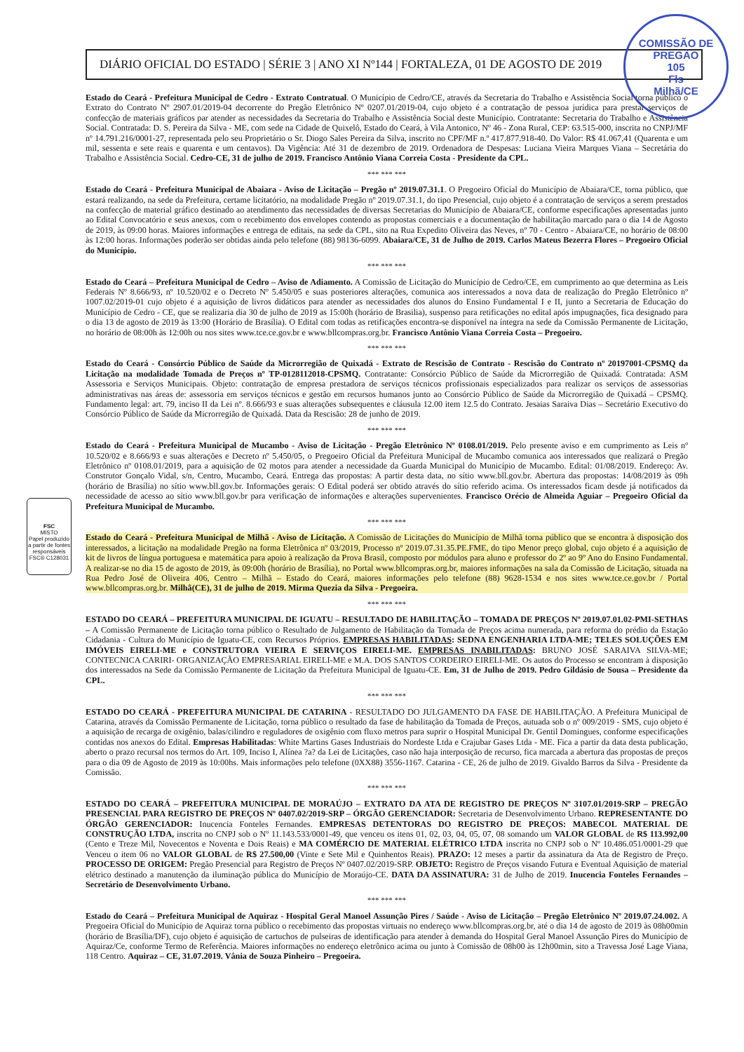COMISSÃO DE PREGÃO
105
Fls
Milhã/CE
DIÁRIO OFICIAL DO ESTADO | SÉRIE 3 | ANO XI Nº144 | FORTALEZA, 01 DE AGOSTO DE 2019
FSC
MISTO
Papel produzido a partir de fontes responsáveis
FSC® C128031
Estado do Ceará - Prefeitura Municipal de Cedro - Extrato Contratual. O Município de Cedro/CE, através da Secretaria do Trabalho e Assistência Social torna público o Extrato do Contrato Nº 2907.01/2019-04 decorrente do Pregão Eletrônico Nº 0207.01/2019-04, cujo objeto é a contratação de pessoa jurídica para prestar serviços de confecção de materiais gráficos par atender as necessidades da Secretaria do Trabalho e Assistência Social deste Município. Contratante: Secretaria do Trabalho e Assistência Social. Contratada: D. S. Pereira da Silva - ME, com sede na Cidade de Quixelô, Estado do Ceará, à Vila Antonico, Nº 46 - Zona Rural, CEP: 63.515-000, inscrita no CNPJ/MF nº 14.791.216/0001-27, representada pelo seu Proprietário o Sr. Diogo Sales Pereira da Silva, inscrito no CPF/MF n.º 417.877.918-40. Do Valor: R$ 41.067,41 (Quarenta e um mil, sessenta e sete reais e quarenta e um centavos). Da Vigência: Até 31 de dezembro de 2019. Ordenadora de Despesas: Luciana Vieira Marques Viana – Secretária do Trabalho e Assistência Social. Cedro-CE, 31 de julho de 2019. Francisco Antônio Viana Correia Costa - Presidente da CPL.
*** *** ***
Estado do Ceará - Prefeitura Municipal de Abaiara - Aviso de Licitação – Pregão nº 2019.07.31.1. O Pregoeiro Oficial do Município de Abaiara/CE, torna público, que estará realizando, na sede da Prefeitura, certame licitatório, na modalidade Pregão nº 2019.07.31.1, do tipo Presencial, cujo objeto é a contratação de serviços a serem prestados na confecção de material gráfico destinado ao atendimento das necessidades de diversas Secretarias do Município de Abaiara/CE, conforme especificações apresentadas junto ao Edital Convocatório e seus anexos, com o recebimento dos envelopes contendo as propostas comerciais e a documentação de habilitação marcado para o dia 14 de Agosto de 2019, às 09:00 horas. Maiores informações e entrega de editais, na sede da CPL, sito na Rua Expedito Oliveira das Neves, nº 70 - Centro - Abaiara/CE, no horário de 08:00 às 12:00 horas. Informações poderão ser obtidas ainda pelo telefone (88) 98136-6099. Abaiara/CE, 31 de Julho de 2019. Carlos Mateus Bezerra Flores – Pregoeiro Oficial do Município.
*** *** ***
Estado do Ceará – Prefeitura Municipal de Cedro – Aviso de Adiamento. A Comissão de Licitação do Município de Cedro/CE, em cumprimento ao que determina as Leis Federais Nº 8.666/93, nº 10.520/02 e o Decreto Nº 5.450/05 e suas posteriores alterações, comunica aos interessados a nova data de realização do Pregão Eletrônico nº 1007.02/2019-01 cujo objeto é a aquisição de livros didáticos para atender as necessidades dos alunos do Ensino Fundamental I e II, junto a Secretaria de Educação do Município de Cedro - CE, que se realizaria dia 30 de julho de 2019 as 15:00h (horário de Brasilia), suspenso para retificações no edital após impugnações, fica designado para o dia 13 de agosto de 2019 às 13:00 (Horário de Brasília). O Edital com todas as retificações encontra-se disponível na íntegra na sede da Comissão Permanente de Licitação, no horário de 08:00h às 12:00h ou nos sites www.tce.ce.gov.br e www.bllcompras.org.br. Francisco Antônio Viana Correia Costa – Pregoeiro.
*** *** ***
Estado do Ceará - Consórcio Público de Saúde da Microrregião de Quixadá - Extrato de Rescisão de Contrato - Rescisão do Contrato nº 20197001-CPSMQ da Licitação na modalidade Tomada de Preços nº TP-0128112018-CPSMQ. Contratante: Consórcio Público de Saúde da Microrregião de Quixadá. Contratada: ASM Assessoria e Serviços Municipais. Objeto: contratação de empresa prestadora de serviços técnicos profissionais especializados para realizar os serviços de assessorias administrativas nas áreas de: assessoria em serviços técnicos e gestão em recursos humanos junto ao Consórcio Público de Saúde da Microrregião de Quixadá – CPSMQ. Fundamento legal: art. 79, inciso II da Lei nº. 8.666/93 e suas alterações subsequentes e cláusula 12.00 item 12.5 do Contrato. Jesaias Saraiva Dias – Secretário Executivo do Consórcio Público de Saúde da Microrregião de Quixadá. Data da Rescisão: 28 de junho de 2019.
*** *** ***
Estado do Ceará - Prefeitura Municipal de Mucambo - Aviso de Licitação - Pregão Eletrônico Nº 0108.01/2019. Pelo presente aviso e em cumprimento as Leis nº 10.520/02 e 8.666/93 e suas alterações e Decreto nº 5.450/05, o Pregoeiro Oficial da Prefeitura Municipal de Mucambo comunica aos interessados que realizará o Pregão Eletrônico nº 0108.01/2019, para a aquisição de 02 motos para atender a necessidade da Guarda Municipal do Município de Mucambo. Edital: 01/08/2019. Endereço: Av. Construtor Gonçalo Vidal, s/n, Centro, Mucambo, Ceará. Entrega das propostas: A partir desta data, no sítio www.bll.gov.br. Abertura das propostas: 14/08/2019 às 09h (horário de Brasília) no sítio www.bll.gov.br. Informações gerais: O Edital poderá ser obtido através do sítio referido acima. Os interessados ficam desde já notificados da necessidade de acesso ao sítio www.bll.gov.br para verificação de informações e alterações supervenientes. Francisco Orécio de Almeida Aguiar – Pregoeiro Oficial da Prefeitura Municipal de Mucambo.
*** *** ***
Estado do Ceará - Prefeitura Municipal de Milhã - Aviso de Licitação. A Comissão de Licitações do Município de Milhã torna público que se encontra à disposição dos interessados, a licitação na modalidade Pregão na forma Eletrônica nº 03/2019, Processo nº 2019.07.31.35.PE.FME, do tipo Menor preço global, cujo objeto é a aquisição de kit de livros de língua portuguesa e matemática para apoio à realização da Prova Brasil, composto por módulos para aluno e professor do 2º ao 9º Ano do Ensino Fundamental. A realizar-se no dia 15 de agosto de 2019, às 09:00h (horário de Brasília), no Portal www.bllcompras.org.br, maiores informações na sala da Comissão de Licitação, situada na Rua Pedro José de Oliveira 406, Centro – Milhã – Estado do Ceará, maiores informações pelo telefone (88) 9628-1534 e nos sites www.tce.ce.gov.br / Portal www.bllcompras.org.br. Milhã(CE), 31 de julho de 2019. Mirma Quezia da Silva - Pregoeira.
*** *** ***
ESTADO DO CEARÁ – PREFEITURA MUNICIPAL DE IGUATU – RESULTADO DE HABILITAÇÃO – TOMADA DE PREÇOS Nº 2019.07.01.02-PMI-SETHAS – A Comissão Permanente de Licitação torna público o Resultado de Julgamento de Habilitação da Tomada de Preços acima numerada, para reforma do prédio da Estação Cidadania - Cultura do Município de Iguatu-CE, com Recursos Próprios. EMPRESAS HABILITADAS: SEDNA ENGENHARIA LTDA-ME; TELES SOLUÇÕES EM IMÓVEIS EIRELI-ME e CONSTRUTORA VIEIRA E SERVIÇOS EIRELI-ME. EMPRESAS INABILITADAS: BRUNO JOSÉ SARAIVA SILVA-ME; CONTECNICA CARIRI- ORGANIZAÇÃO EMPRESARIAL EIRELI-ME e M.A. DOS SANTOS CORDEIRO EIRELI-ME. Os autos do Processo se encontram à disposição dos interessados na Sede da Comissão Permanente de Licitação da Prefeitura Municipal de Iguatu-CE. Em, 31 de Julho de 2019. Pedro Gildásio de Sousa – Presidente da CPL.
*** *** ***
ESTADO DO CEARÁ - PREFEITURA MUNICIPAL DE CATARINA - RESULTADO DO JULGAMENTO DA FASE DE HABILITAÇÃO. A Prefeitura Municipal de Catarina, através da Comissão Permanente de Licitação, torna público o resultado da fase de habilitação da Tomada de Preços, autuada sob o nº 009/2019 - SMS, cujo objeto é a aquisição de recarga de oxigênio, balas/cilindro e reguladores de oxigênio com fluxo metros para suprir o Hospital Municipal Dr. Gentil Domingues, conforme especificações contidas nos anexos do Edital. Empresas Habilitadas: White Martins Gases Industriais do Nordeste Ltda e Crajubar Gases Ltda - ME. Fica a partir da data desta publicação, aberto o prazo recursal nos termos do Art. 109, Inciso I, Alínea ?a? da Lei de Licitações, caso não haja interposição de recurso, fica marcada a abertura das propostas de preços para o dia 09 de Agosto de 2019 às 10:00hs. Mais informações pelo telefone (0XX88) 3556-1167. Catarina - CE, 26 de julho de 2019. Givaldo Barros da Silva - Presidente da Comissão.
*** *** ***
ESTADO DO CEARÁ – PREFEITURA MUNICIPAL DE MORAÚJO – EXTRATO DA ATA DE REGISTRO DE PREÇOS Nº 3107.01/2019-SRP – PREGÃO PRESENCIAL PARA REGISTRO DE PREÇOS Nº 0407.02/2019-SRP – ÓRGÃO GERENCIADOR: Secretaria de Desenvolvimento Urbano. REPRESENTANTE DO ÓRGÃO GERENCIADOR: Inucencia Fonteles Fernandes. EMPRESAS DETENTORAS DO REGISTRO DE PREÇOS: MABECOL MATERIAL DE CONSTRUÇÃO LTDA, inscrita no CNPJ sob o Nº 11.143.533/0001-49, que venceu os itens 01, 02, 03, 04, 05, 07, 08 somando um VALOR GLOBAL de R$ 113.992,00 (Cento e Treze Mil, Novecentos e Noventa e Dois Reais) e MA COMÉRCIO DE MATERIAL ELÉTRICO LTDA inscrita no CNPJ sob o Nº 10.486.051/0001-29 que Venceu o item 06 no VALOR GLOBAL de R$ 27.500,00 (Vinte e Sete Mil e Quinhentos Reais). PRAZO: 12 meses a partir da assinatura da Ata de Registro de Preço. PROCESSO DE ORIGEM: Pregão Presencial para Registro de Preços Nº 0407.02/2019-SRP. OBJETO: Registro de Preços visando Futura e Eventual Aquisição de material elétrico destinado a manutenção da iluminação pública do Município de Moraújo-CE. DATA DA ASSINATURA: 31 de Julho de 2019. Inucencia Fonteles Fernandes – Secretário de Desenvolvimento Urbano.
*** *** ***
Estado do Ceará – Prefeitura Municipal de Aquiraz - Hospital Geral Manoel Assunção Pires / Saúde - Aviso de Licitação – Pregão Eletrônico Nº 2019.07.24.002. A Pregoeira Oficial do Município de Aquiraz torna público o recebimento das propostas virtuais no endereço www.bllcompras.org.br, até o dia 14 de agosto de 2019 às 08h00min (horário de Brasília/DF), cujo objeto é aquisição de cartuchos de pulseiras de identificação para atender à demanda do Hospital Geral Manoel Assunção Pires do Município de Aquiraz/Ce, conforme Termo de Referência. Maiores informações no endereço eletrônico acima ou junto à Comissão de 08h00 às 12h00min, sito a Travessa José Lage Viana, 118 Centro. Aquiraz – CE, 31.07.2019. Vânia de Souza Pinheiro – Pregoeira.